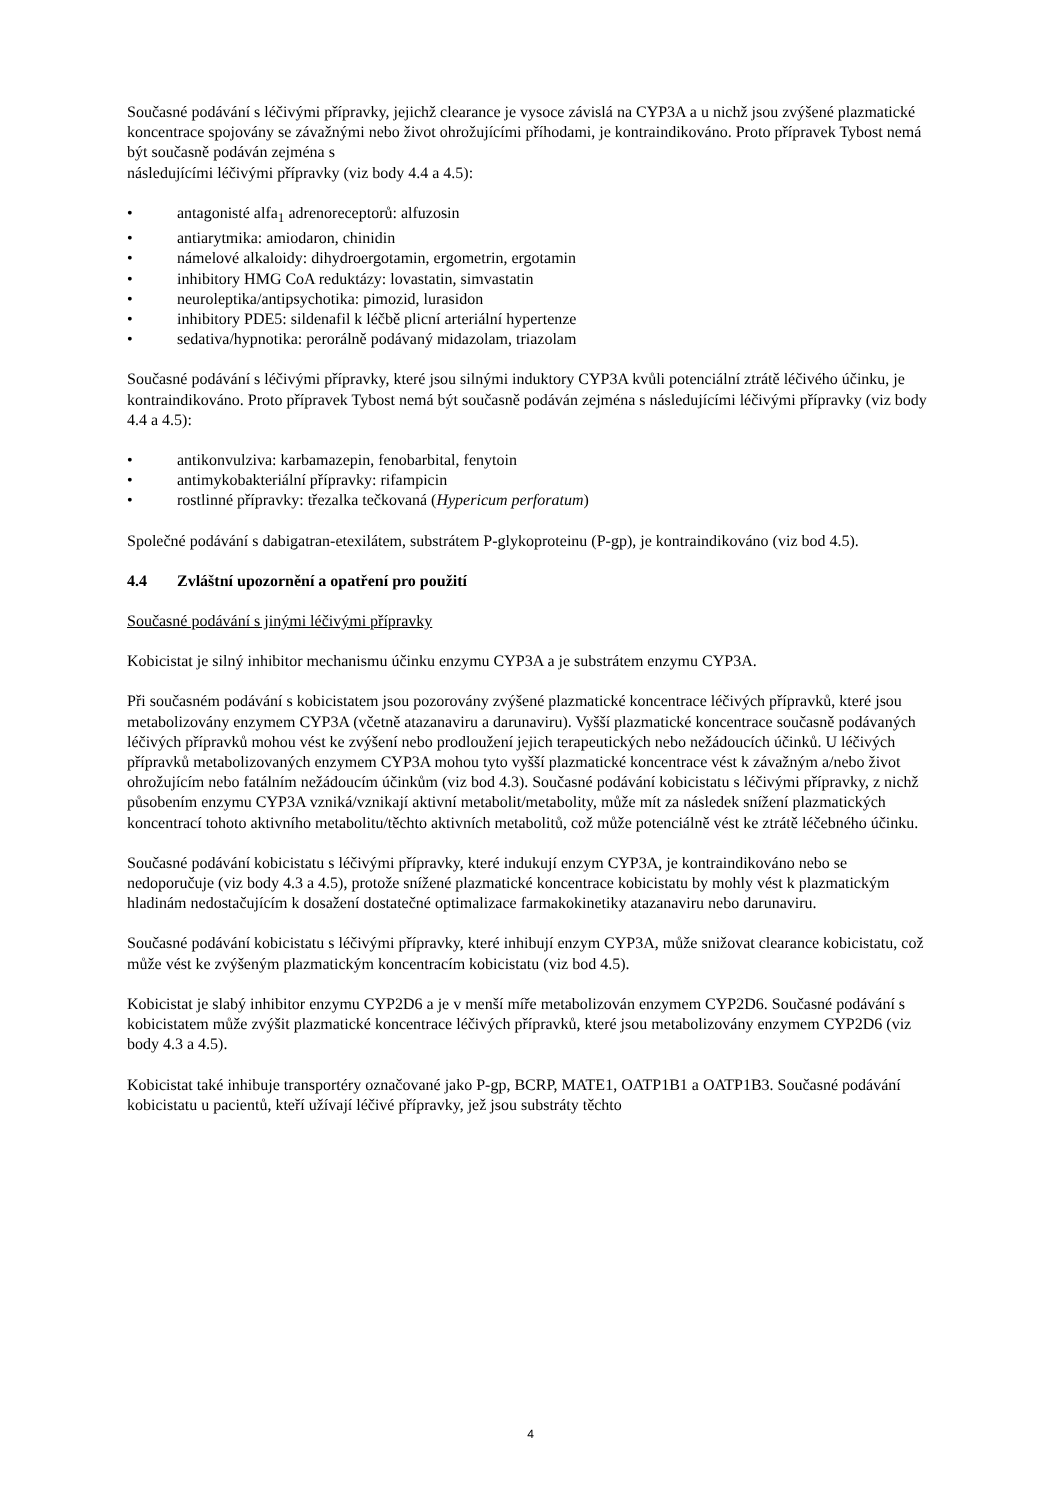Současné podávání s léčivými přípravky, jejichž clearance je vysoce závislá na CYP3A a u nichž jsou zvýšené plazmatické koncentrace spojovány se závažnými nebo život ohrožujícími příhodami, je kontraindikováno. Proto přípravek Tybost nemá být současně podáván zejména s
následujícími léčivými přípravky (viz body 4.4 a 4.5):
• antagonisté alfa<sub>1</sub> adrenoreceptorů: alfuzosin
• antiarytmika: amiodaron, chinidin
• námelové alkaloidy: dihydroergotamin, ergometrin, ergotamin
• inhibitory HMG CoA reduktázy: lovastatin, simvastatin
• neuroleptika/antipsychotika: pimozid, lurasidon
• inhibitory PDE5: sildenafil k léčbě plicní arteriální hypertenze
• sedativa/hypnotika: perorálně podávaný midazolam, triazolam
Současné podávání s léčivými přípravky, které jsou silnými induktory CYP3A kvůli potenciální ztrátě léčivého účinku, je kontraindikováno. Proto přípravek Tybost nemá být současně podáván zejména s následujícími léčivými přípravky (viz body 4.4 a 4.5):
• antikonvulziva: karbamazepin, fenobarbital, fenytoin
• antimykobakteriální přípravky: rifampicin
• rostlinné přípravky: třezalka tečkovaná (Hypericum perforatum)
Společné podávání s dabigatran-etexilátem, substrátem P-glykoproteinu (P-gp), je kontraindikováno (viz bod 4.5).
4.4 Zvláštní upozornění a opatření pro použití
Současné podávání s jinými léčivými přípravky
Kobicistat je silný inhibitor mechanismu účinku enzymu CYP3A a je substrátem enzymu CYP3A.
Při současném podávání s kobicistatem jsou pozorovány zvýšené plazmatické koncentrace léčivých přípravků, které jsou metabolizovány enzymem CYP3A (včetně atazanaviru a darunaviru). Vyšší plazmatické koncentrace současně podávaných léčivých přípravků mohou vést ke zvýšení nebo prodloužení jejich terapeutických nebo nežádoucích účinků. U léčivých přípravků metabolizovaných enzymem CYP3A mohou tyto vyšší plazmatické koncentrace vést k závažným a/nebo život ohrožujícím nebo fatálním nežádoucím účinkům (viz bod 4.3). Současné podávání kobicistatu s léčivými přípravky, z nichž působením enzymu CYP3A vzniká/vznikají aktivní metabolit/metabolity, může mít za následek snížení plazmatických koncentrací tohoto aktivního metabolitu/těchto aktivních metabolitů, což může potenciálně vést ke ztrátě léčebného účinku.
Současné podávání kobicistatu s léčivými přípravky, které indukují enzym CYP3A, je kontraindikováno nebo se nedoporučuje (viz body 4.3 a 4.5), protože snížené plazmatické koncentrace kobicistatu by mohly vést k plazmatickým hladinám nedostačujícím k dosažení dostatečné optimalizace farmakokinetiky atazanaviru nebo darunaviru.
Současné podávání kobicistatu s léčivými přípravky, které inhibují enzym CYP3A, může snižovat clearance kobicistatu, což může vést ke zvýšeným plazmatickým koncentracím kobicistatu (viz bod 4.5).
Kobicistat je slabý inhibitor enzymu CYP2D6 a je v menší míře metabolizován enzymem CYP2D6. Současné podávání s kobicistatem může zvýšit plazmatické koncentrace léčivých přípravků, které jsou metabolizovány enzymem CYP2D6 (viz body 4.3 a 4.5).
Kobicistat také inhibuje transportéry označované jako P-gp, BCRP, MATE1, OATP1B1 a OATP1B3. Současné podávání kobicistatu u pacientů, kteří užívají léčivé přípravky, jež jsou substráty těchto
4